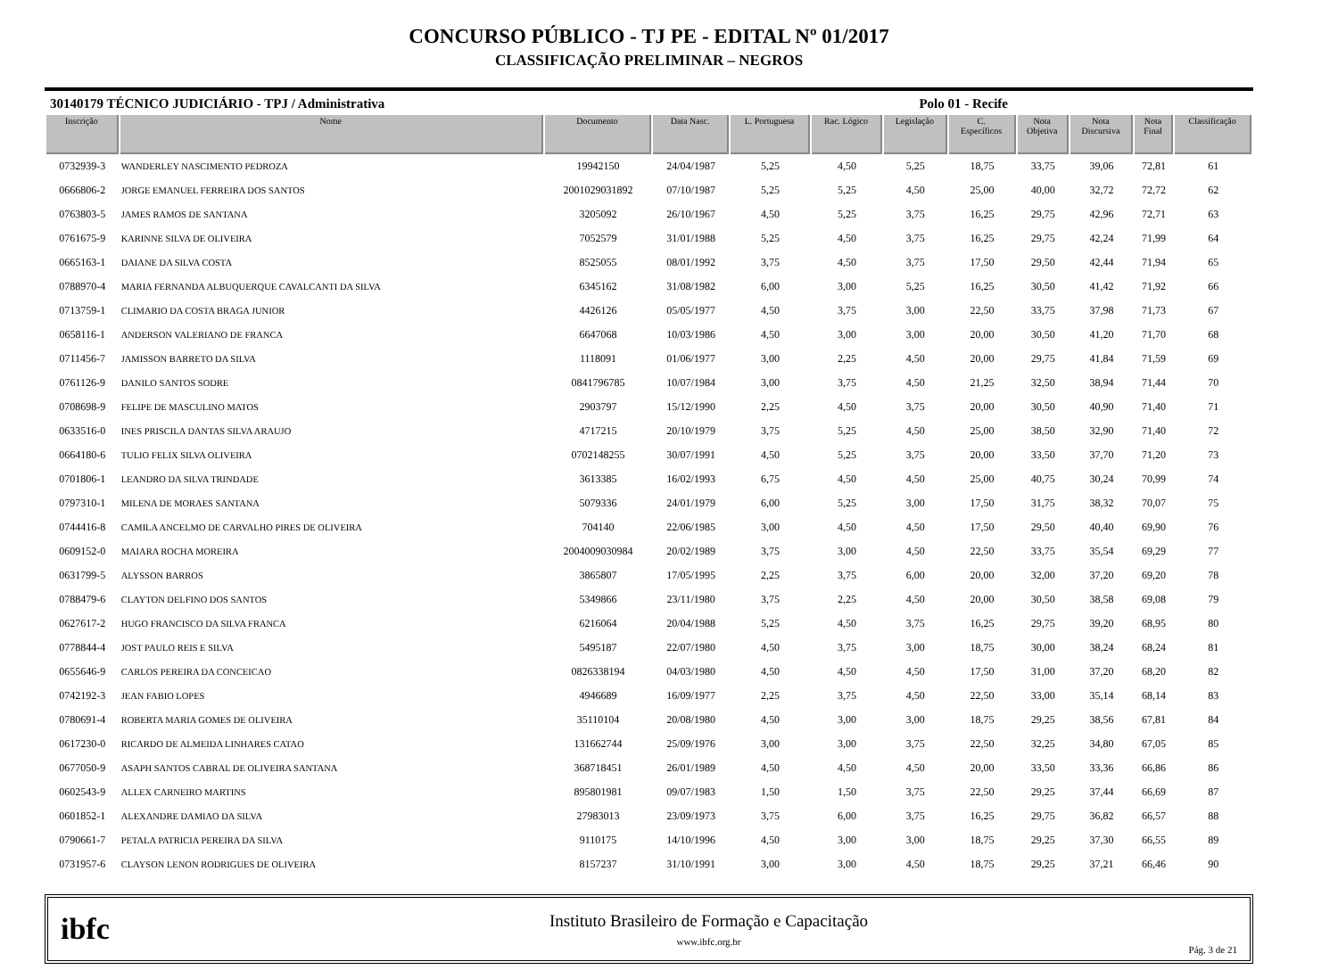CONCURSO PÚBLICO - TJ PE - EDITAL Nº 01/2017
CLASSIFICAÇÃO PRELIMINAR – NEGROS
30140179 TÉCNICO JUDICIÁRIO - TPJ / Administrativa Polo 01 - Recife
| Inscrição | Nome | Documento | Data Nasc. | L. Portuguesa | Rac. Lógico | Legislação | C. Específicos | Nota Objetiva | Nota Discursiva | Nota Final | Classificação |
| --- | --- | --- | --- | --- | --- | --- | --- | --- | --- | --- | --- |
| 0732939-3 | WANDERLEY NASCIMENTO PEDROZA | 19942150 | 24/04/1987 | 5,25 | 4,50 | 5,25 | 18,75 | 33,75 | 39,06 | 72,81 | 61 |
| 0666806-2 | JORGE EMANUEL FERREIRA DOS SANTOS | 2001029031892 | 07/10/1987 | 5,25 | 5,25 | 4,50 | 25,00 | 40,00 | 32,72 | 72,72 | 62 |
| 0763803-5 | JAMES RAMOS DE SANTANA | 3205092 | 26/10/1967 | 4,50 | 5,25 | 3,75 | 16,25 | 29,75 | 42,96 | 72,71 | 63 |
| 0761675-9 | KARINNE SILVA DE OLIVEIRA | 7052579 | 31/01/1988 | 5,25 | 4,50 | 3,75 | 16,25 | 29,75 | 42,24 | 71,99 | 64 |
| 0665163-1 | DAIANE DA SILVA COSTA | 8525055 | 08/01/1992 | 3,75 | 4,50 | 3,75 | 17,50 | 29,50 | 42,44 | 71,94 | 65 |
| 0788970-4 | MARIA FERNANDA ALBUQUERQUE CAVALCANTI DA SILVA | 6345162 | 31/08/1982 | 6,00 | 3,00 | 5,25 | 16,25 | 30,50 | 41,42 | 71,92 | 66 |
| 0713759-1 | CLIMARIO DA COSTA BRAGA JUNIOR | 4426126 | 05/05/1977 | 4,50 | 3,75 | 3,00 | 22,50 | 33,75 | 37,98 | 71,73 | 67 |
| 0658116-1 | ANDERSON VALERIANO DE FRANCA | 6647068 | 10/03/1986 | 4,50 | 3,00 | 3,00 | 20,00 | 30,50 | 41,20 | 71,70 | 68 |
| 0711456-7 | JAMISSON BARRETO DA SILVA | 1118091 | 01/06/1977 | 3,00 | 2,25 | 4,50 | 20,00 | 29,75 | 41,84 | 71,59 | 69 |
| 0761126-9 | DANILO SANTOS SODRE | 0841796785 | 10/07/1984 | 3,00 | 3,75 | 4,50 | 21,25 | 32,50 | 38,94 | 71,44 | 70 |
| 0708698-9 | FELIPE DE MASCULINO MATOS | 2903797 | 15/12/1990 | 2,25 | 4,50 | 3,75 | 20,00 | 30,50 | 40,90 | 71,40 | 71 |
| 0633516-0 | INES PRISCILA DANTAS SILVA ARAUJO | 4717215 | 20/10/1979 | 3,75 | 5,25 | 4,50 | 25,00 | 38,50 | 32,90 | 71,40 | 72 |
| 0664180-6 | TULIO FELIX SILVA OLIVEIRA | 0702148255 | 30/07/1991 | 4,50 | 5,25 | 3,75 | 20,00 | 33,50 | 37,70 | 71,20 | 73 |
| 0701806-1 | LEANDRO DA SILVA TRINDADE | 3613385 | 16/02/1993 | 6,75 | 4,50 | 4,50 | 25,00 | 40,75 | 30,24 | 70,99 | 74 |
| 0797310-1 | MILENA DE MORAES SANTANA | 5079336 | 24/01/1979 | 6,00 | 5,25 | 3,00 | 17,50 | 31,75 | 38,32 | 70,07 | 75 |
| 0744416-8 | CAMILA ANCELMO DE CARVALHO PIRES DE OLIVEIRA | 704140 | 22/06/1985 | 3,00 | 4,50 | 4,50 | 17,50 | 29,50 | 40,40 | 69,90 | 76 |
| 0609152-0 | MAIARA ROCHA MOREIRA | 2004009030984 | 20/02/1989 | 3,75 | 3,00 | 4,50 | 22,50 | 33,75 | 35,54 | 69,29 | 77 |
| 0631799-5 | ALYSSON BARROS | 3865807 | 17/05/1995 | 2,25 | 3,75 | 6,00 | 20,00 | 32,00 | 37,20 | 69,20 | 78 |
| 0788479-6 | CLAYTON DELFINO DOS SANTOS | 5349866 | 23/11/1980 | 3,75 | 2,25 | 4,50 | 20,00 | 30,50 | 38,58 | 69,08 | 79 |
| 0627617-2 | HUGO FRANCISCO DA SILVA FRANCA | 6216064 | 20/04/1988 | 5,25 | 4,50 | 3,75 | 16,25 | 29,75 | 39,20 | 68,95 | 80 |
| 0778844-4 | JOST PAULO REIS E SILVA | 5495187 | 22/07/1980 | 4,50 | 3,75 | 3,00 | 18,75 | 30,00 | 38,24 | 68,24 | 81 |
| 0655646-9 | CARLOS PEREIRA DA CONCEICAO | 0826338194 | 04/03/1980 | 4,50 | 4,50 | 4,50 | 17,50 | 31,00 | 37,20 | 68,20 | 82 |
| 0742192-3 | JEAN FABIO LOPES | 4946689 | 16/09/1977 | 2,25 | 3,75 | 4,50 | 22,50 | 33,00 | 35,14 | 68,14 | 83 |
| 0780691-4 | ROBERTA MARIA GOMES DE OLIVEIRA | 35110104 | 20/08/1980 | 4,50 | 3,00 | 3,00 | 18,75 | 29,25 | 38,56 | 67,81 | 84 |
| 0617230-0 | RICARDO DE ALMEIDA LINHARES CATAO | 131662744 | 25/09/1976 | 3,00 | 3,00 | 3,75 | 22,50 | 32,25 | 34,80 | 67,05 | 85 |
| 0677050-9 | ASAPH SANTOS CABRAL DE OLIVEIRA SANTANA | 368718451 | 26/01/1989 | 4,50 | 4,50 | 4,50 | 20,00 | 33,50 | 33,36 | 66,86 | 86 |
| 0602543-9 | ALLEX CARNEIRO MARTINS | 895801981 | 09/07/1983 | 1,50 | 1,50 | 3,75 | 22,50 | 29,25 | 37,44 | 66,69 | 87 |
| 0601852-1 | ALEXANDRE DAMIAO DA SILVA | 27983013 | 23/09/1973 | 3,75 | 6,00 | 3,75 | 16,25 | 29,75 | 36,82 | 66,57 | 88 |
| 0790661-7 | PETALA PATRICIA PEREIRA DA SILVA | 9110175 | 14/10/1996 | 4,50 | 3,00 | 3,00 | 18,75 | 29,25 | 37,30 | 66,55 | 89 |
| 0731957-6 | CLAYSON LENON RODRIGUES DE OLIVEIRA | 8157237 | 31/10/1991 | 3,00 | 3,00 | 4,50 | 18,75 | 29,25 | 37,21 | 66,46 | 90 |
ibfc
Instituto Brasileiro de Formação e Capacitação
www.ibfc.org.br
Pág. 3 de 21